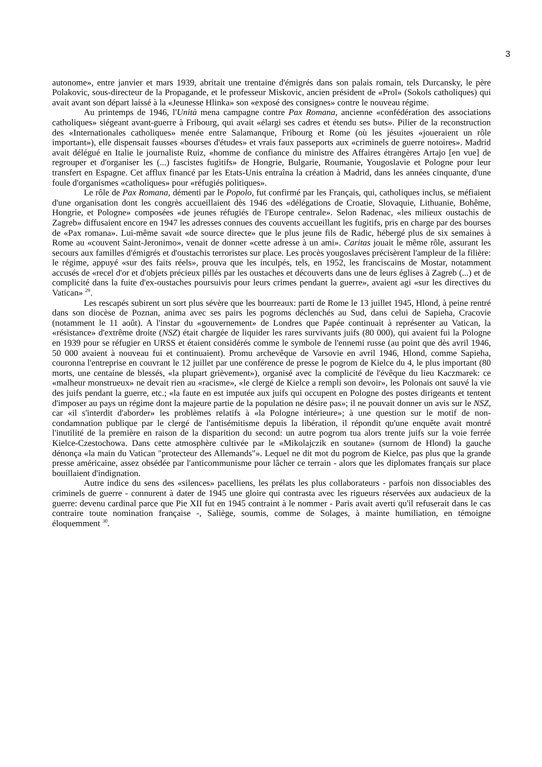3
autonome», entre janvier et mars 1939, abritait une trentaine d'émigrés dans son palais romain, tels Durcansky, le père Polakovic, sous-directeur de la Propagande, et le professeur Miskovic, ancien président de «Prol» (Sokols catholiques) qui avait avant son départ laissé à la «Jeunesse Hlinka» son «exposé des consignes» contre le nouveau régime.
Au printemps de 1946, l'Unità mena campagne contre Pax Romana, ancienne «confédération des associations catholiques» siégeant avant-guerre à Fribourg, qui avait «élargi ses cadres et étendu ses buts». Pilier de la reconstruction des «Internationales catholiques» menée entre Salamanque, Fribourg et Rome (où les jésuites «joueraient un rôle important»), elle dispensait fausses «bourses d'études» et vrais faux passeports aux «criminels de guerre notoires». Madrid avait délégué en Italie le journaliste Ruiz, «homme de confiance du ministre des Affaires étrangères Artajo [en vue] de regrouper et d'organiser les (...) fascistes fugitifs» de Hongrie, Bulgarie, Roumanie, Yougoslavie et Pologne pour leur transfert en Espagne. Cet afflux financé par les Etats-Unis entraîna la création à Madrid, dans les années cinquante, d'une foule d'organismes «catholiques» pour «réfugiés politiques».
Le rôle de Pax Romana, démenti par le Popolo, fut confirmé par les Français, qui, catholiques inclus, se méfiaient d'une organisation dont les congrès accueillaient dès 1946 des «délégations de Croatie, Slovaquie, Lithuanie, Bohême, Hongrie, et Pologne» composées «de jeunes réfugiés de l'Europe centrale». Selon Radenac, «les milieux oustachis de Zagreb» diffusaient encore en 1947 les adresses connues des couvents accueillant les fugitifs, pris en charge par des bourses de «Pax romana». Lui-même savait «de source directe» que le plus jeune fils de Radic, hébergé plus de six semaines à Rome au «couvent Saint-Jeronimo», venait de donner «cette adresse à un ami». Caritas jouait le même rôle, assurant les secours aux familles d'émigrés et d'oustachis terroristes sur place. Les procès yougoslaves précisèrent l'ampleur de la filière: le régime, appuyé «sur des faits réels», prouva que les inculpés, tels, en 1952, les franciscains de Mostar, notamment accusés de «recel d'or et d'objets précieux pillés par les oustaches et découverts dans une de leurs églises à Zagreb (...) et de complicité dans la fuite d'ex-oustaches poursuivis pour leurs crimes pendant la guerre», avaient agi «sur les directives du Vatican» <sup>29</sup>.
Les rescapés subirent un sort plus sévère que les bourreaux: parti de Rome le 13 juillet 1945, Hlond, à peine rentré dans son diocèse de Poznan, anima avec ses pairs les pogroms déclenchés au Sud, dans celui de Sapieha, Cracovie (notamment le 11 août). A l'instar du «gouvernement» de Londres que Papée continuait à représenter au Vatican, la «résistance» d'extrême droite (NSZ) était chargée de liquider les rares survivants juifs (80 000), qui avaient fui la Pologne en 1939 pour se réfugier en URSS et étaient considérés comme le symbole de l'ennemi russe (au point que dès avril 1946, 50 000 avaient à nouveau fui et continuaient). Promu archevêque de Varsovie en avril 1946, Hlond, comme Sapieha, couronna l'entreprise en couvrant le 12 juillet par une conférence de presse le pogrom de Kielce du 4, le plus important (80 morts, une centaine de blessés, «la plupart grièvement»), organisé avec la complicité de l'évêque du lieu Kaczmarek: ce «malheur monstrueux» ne devait rien au «racisme», «le clergé de Kielce a rempli son devoir», les Polonais ont sauvé la vie des juifs pendant la guerre, etc.; «la faute en est imputée aux juifs qui occupent en Pologne des postes dirigeants et tentent d'imposer au pays un régime dont la majeure partie de la population ne désire pas»; il ne pouvait donner un avis sur le NSZ, car «il s'interdit d'aborder» les problèmes relatifs à «la Pologne intérieure»; à une question sur le motif de non-condamnation publique par le clergé de l'antisémitisme depuis la libération, il répondit qu'une enquête avait montré l'inutilité de la première en raison de la disparition du second: un autre pogrom tua alors trente juifs sur la voie ferrée Kielce-Czestochowa. Dans cette atmosphère cultivée par le «Mikolajczik en soutane» (surnom de Hlond) la gauche dénonça «la main du Vatican "protecteur des Allemands"». Lequel ne dit mot du pogrom de Kielce, pas plus que la grande presse américaine, assez obsédée par l'anticommunisme pour lâcher ce terrain - alors que les diplomates français sur place bouillaient d'indignation.
Autre indice du sens des «silences» pacelliens, les prélats les plus collaborateurs - parfois non dissociables des criminels de guerre - connurent à dater de 1945 une gloire qui contrasta avec les rigueurs réservées aux audacieux de la guerre: devenu cardinal parce que Pie XII fut en 1945 contraint à le nommer - Paris avait averti qu'il refuserait dans le cas contraire toute nomination française -, Saliège, soumis, comme de Solages, à mainte humiliation, en témoigne éloquemment <sup>30</sup>.